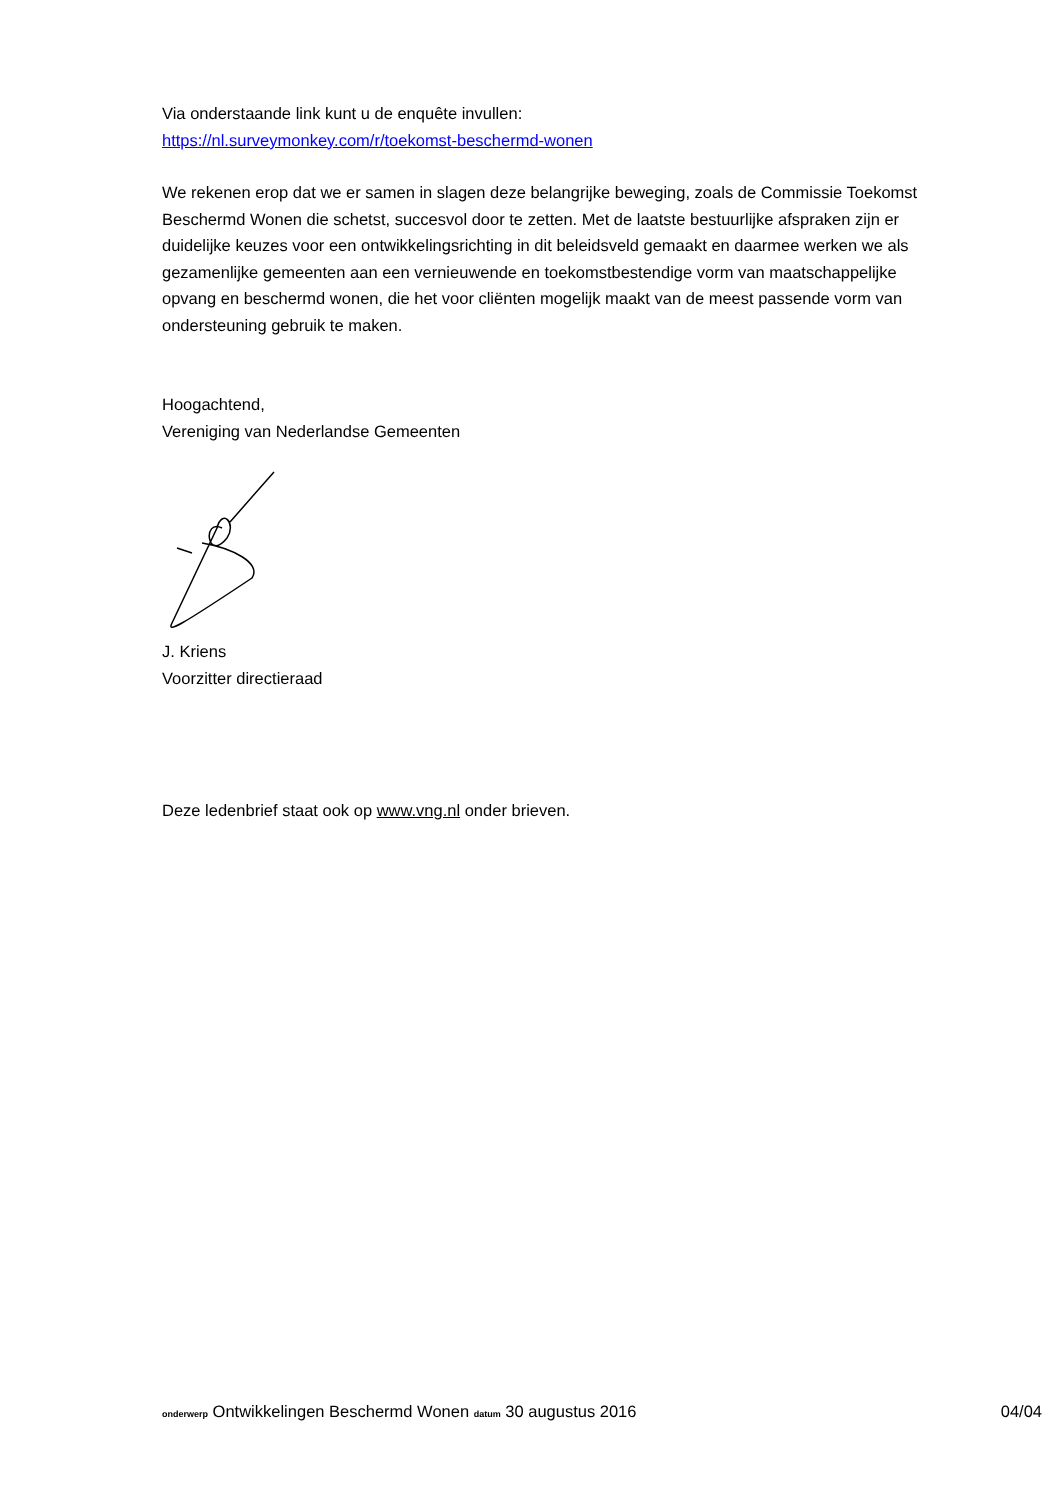Via onderstaande link kunt u de enquête invullen:
https://nl.surveymonkey.com/r/toekomst-beschermd-wonen
We rekenen erop dat we er samen in slagen deze belangrijke beweging, zoals de Commissie Toekomst Beschermd Wonen die schetst, succesvol door te zetten. Met de laatste bestuurlijke afspraken zijn er duidelijke keuzes voor een ontwikkelingsrichting in dit beleidsveld gemaakt en daarmee werken we als gezamenlijke gemeenten aan een vernieuwende en toekomstbestendige vorm van maatschappelijke opvang en beschermd wonen, die het voor cliënten mogelijk maakt van de meest passende vorm van ondersteuning gebruik te maken.
Hoogachtend,
Vereniging van Nederlandse Gemeenten
J. Kriens
Voorzitter directieraad
Deze ledenbrief staat ook op www.vng.nl onder brieven.
onderwerp Ontwikkelingen Beschermd Wonen datum 30 augustus 2016 04/04